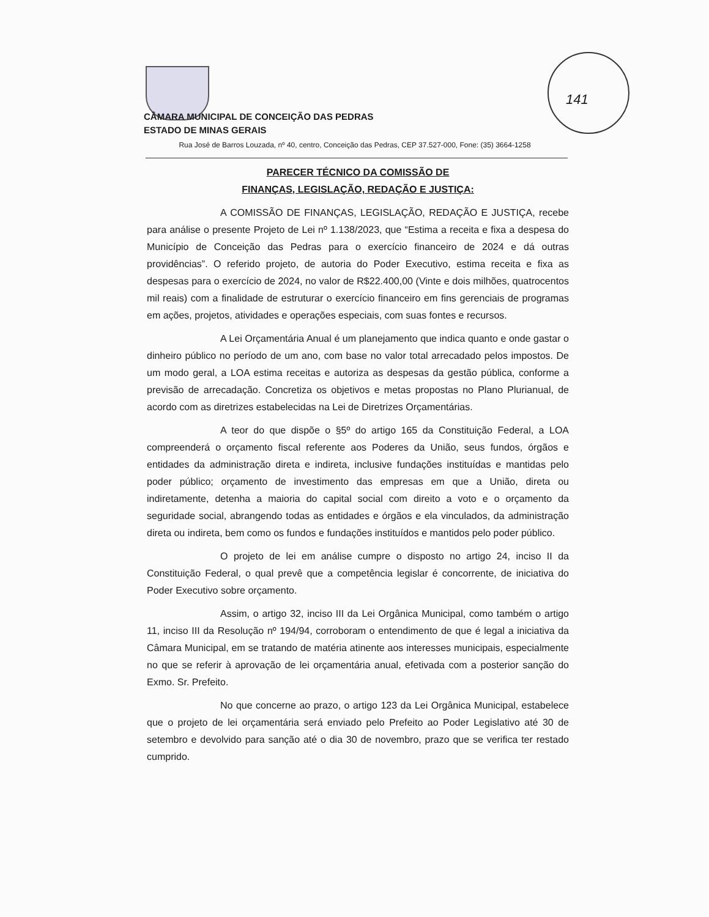141
CÂMARA MUNICIPAL DE CONCEIÇÃO DAS PEDRAS
ESTADO DE MINAS GERAIS
Rua José de Barros Louzada, nº 40, centro, Conceição das Pedras, CEP 37.527-000, Fone: (35) 3664-1258
PARECER TÉCNICO DA COMISSÃO DE
FINANÇAS, LEGISLAÇÃO, REDAÇÃO E JUSTIÇA:
A COMISSÃO DE FINANÇAS, LEGISLAÇÃO, REDAÇÃO E JUSTIÇA, recebe para análise o presente Projeto de Lei nº 1.138/2023, que “Estima a receita e fixa a despesa do Município de Conceição das Pedras para o exercício financeiro de 2024 e dá outras providências”. O referido projeto, de autoria do Poder Executivo, estima receita e fixa as despesas para o exercício de 2024, no valor de R$22.400,00 (Vinte e dois milhões, quatrocentos mil reais) com a finalidade de estruturar o exercício financeiro em fins gerenciais de programas em ações, projetos, atividades e operações especiais, com suas fontes e recursos.
A Lei Orçamentária Anual é um planejamento que indica quanto e onde gastar o dinheiro público no período de um ano, com base no valor total arrecadado pelos impostos. De um modo geral, a LOA estima receitas e autoriza as despesas da gestão pública, conforme a previsão de arrecadação. Concretiza os objetivos e metas propostas no Plano Plurianual, de acordo com as diretrizes estabelecidas na Lei de Diretrizes Orçamentárias.
A teor do que dispõe o §5º do artigo 165 da Constituição Federal, a LOA compreenderá o orçamento fiscal referente aos Poderes da União, seus fundos, órgãos e entidades da administração direta e indireta, inclusive fundações instituídas e mantidas pelo poder público; orçamento de investimento das empresas em que a União, direta ou indiretamente, detenha a maioria do capital social com direito a voto e o orçamento da seguridade social, abrangendo todas as entidades e órgãos e ela vinculados, da administração direta ou indireta, bem como os fundos e fundações instituídos e mantidos pelo poder público.
O projeto de lei em análise cumpre o disposto no artigo 24, inciso II da Constituição Federal, o qual prevê que a competência legislar é concorrente, de iniciativa do Poder Executivo sobre orçamento.
Assim, o artigo 32, inciso III da Lei Orgânica Municipal, como também o artigo 11, inciso III da Resolução nº 194/94, corroboram o entendimento de que é legal a iniciativa da Câmara Municipal, em se tratando de matéria atinente aos interesses municipais, especialmente no que se referir à aprovação de lei orçamentária anual, efetivada com a posterior sanção do Exmo. Sr. Prefeito.
No que concerne ao prazo, o artigo 123 da Lei Orgânica Municipal, estabelece que o projeto de lei orçamentária será enviado pelo Prefeito ao Poder Legislativo até 30 de setembro e devolvido para sanção até o dia 30 de novembro, prazo que se verifica ter restado cumprido.